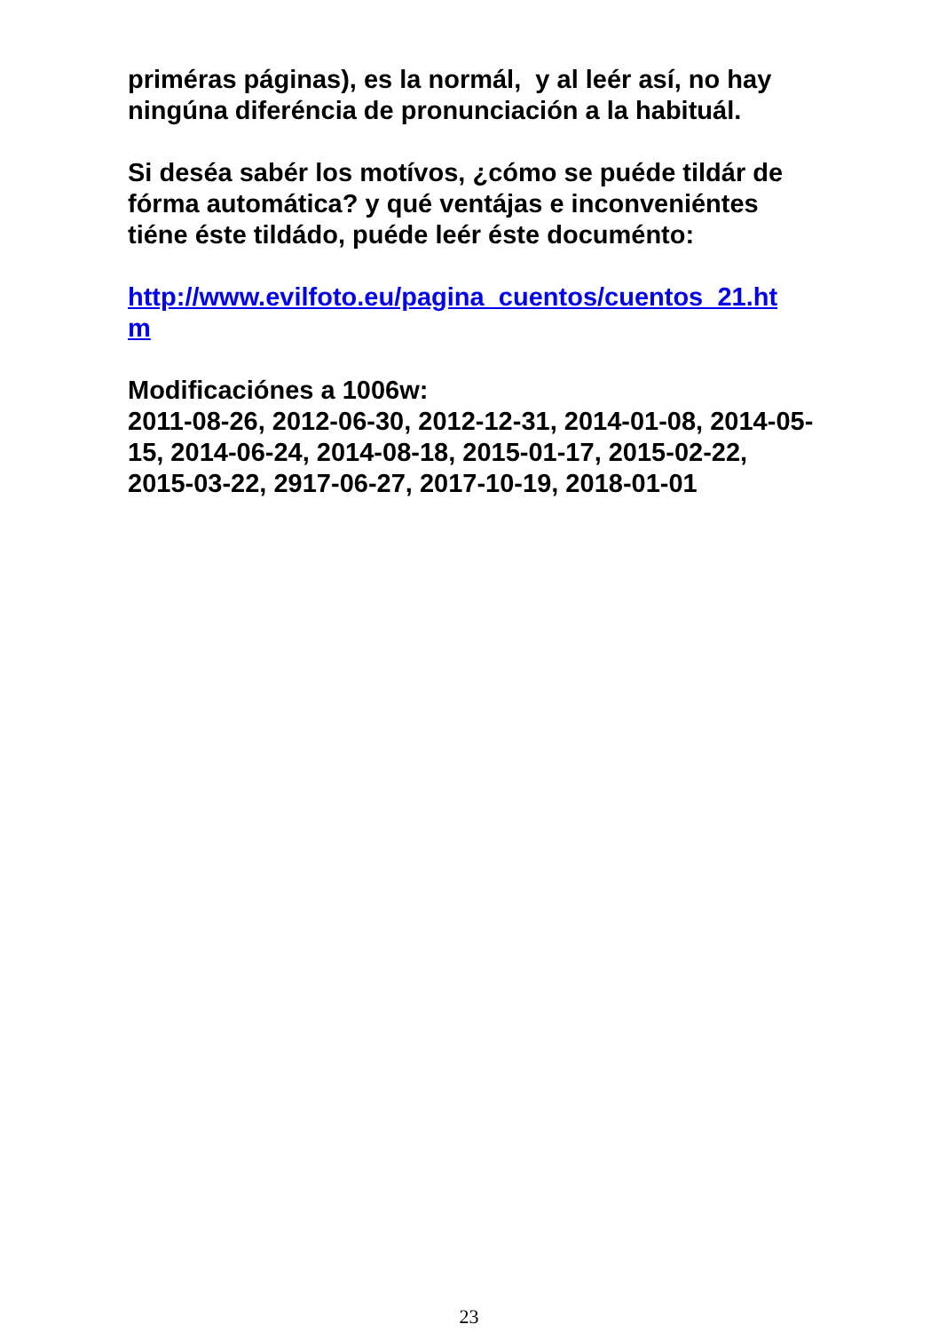priméras páginas), es la normál, y al leér así, no hay ningúna diferéncia de pronunciación a la habituál.
Si deséa sabér los motívos, ¿cómo se puéde tildár de fórma automática? y qué ventájas e inconveniéntes tiéne éste tildádo, puéde leér éste documénto:
http://www.evilfoto.eu/pagina_cuentos/cuentos_21.ht
m
Modificaciónes a 1006w:
2011-08-26, 2012-06-30, 2012-12-31, 2014-01-08, 2014-05-15, 2014-06-24, 2014-08-18, 2015-01-17, 2015-02-22, 2015-03-22, 2917-06-27, 2017-10-19, 2018-01-01
23